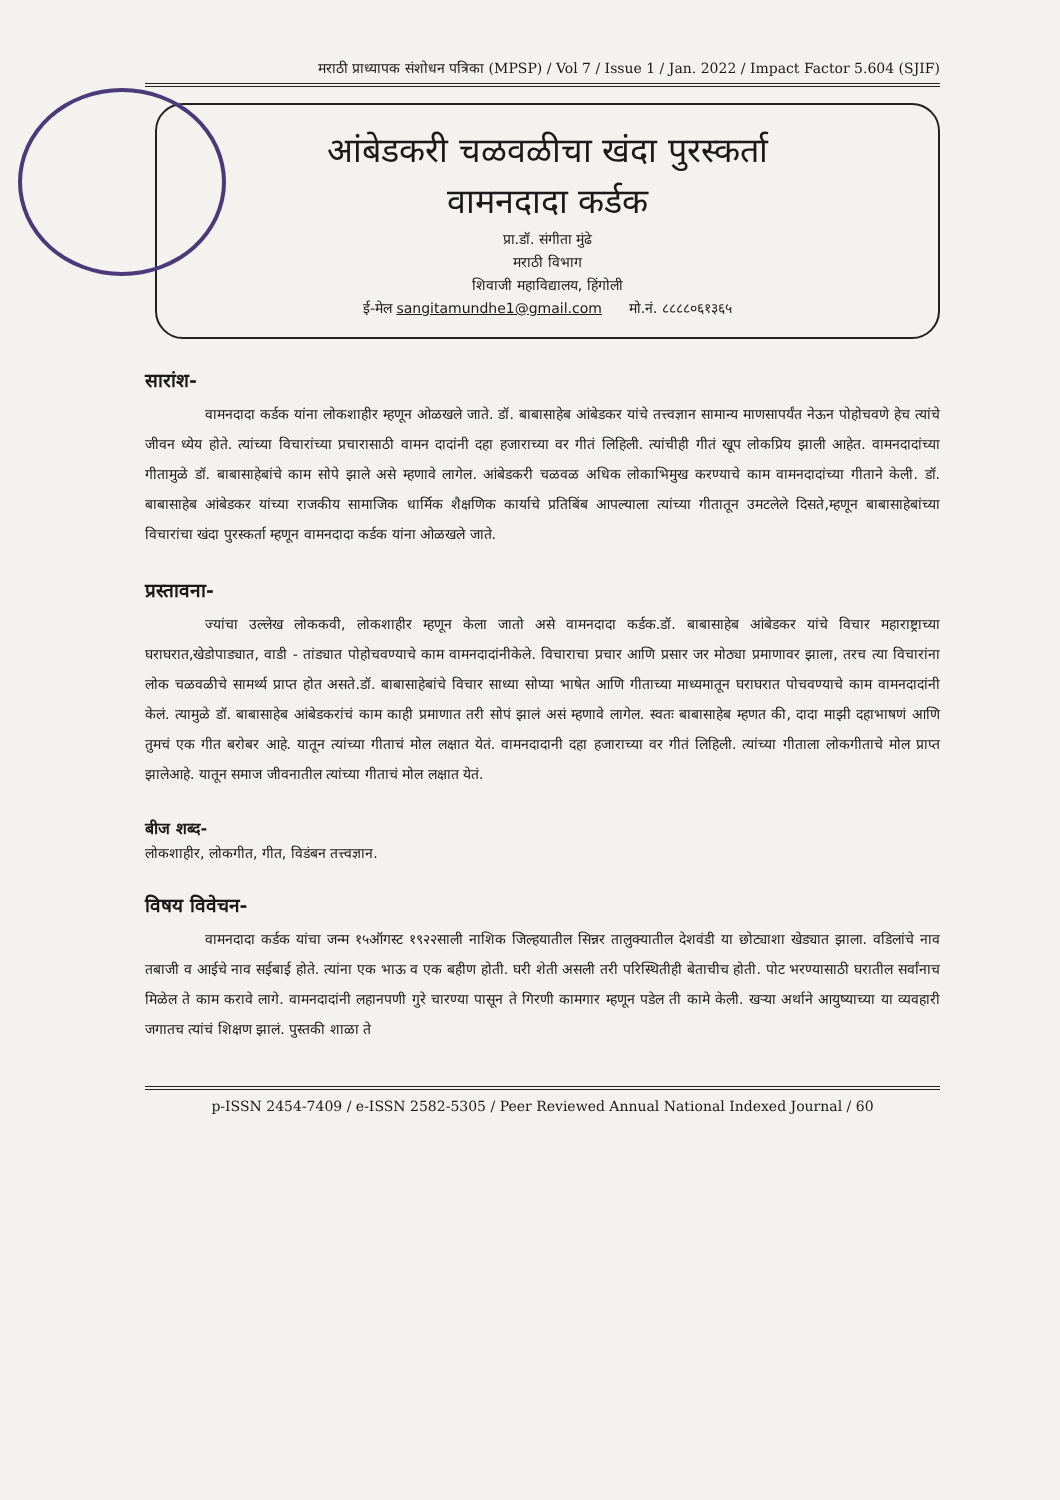मराठी प्राध्यापक संशोधन पत्रिका (MPSP) / Vol 7 / Issue 1 / Jan. 2022 / Impact Factor 5.604 (SJIF)
आंबेडकरी चळवळीचा खंदा पुरस्कर्ता
वामनदादा कर्डक
प्रा.डॉ. संगीता मुंढे
मराठी विभाग
शिवाजी महाविद्यालय, हिंगोली
ई-मेल sangitamundhe1@gmail.com मो.नं. ८८८८०६१३६५
सारांश-
वामनदादा कर्डक यांना लोकशाहीर म्हणून ओळखले जाते. डॉ. बाबासाहेब आंबेडकर यांचे तत्त्वज्ञान सामान्य माणसापर्यंत नेऊन पोहोचवणे हेच त्यांचे जीवन ध्येय होते. त्यांच्या विचारांच्या प्रचारासाठी वामन दादांनी दहा हजाराच्या वर गीतं लिहिली. त्यांचीही गीतं खूप लोकप्रिय झाली आहेत. वामनदादांच्या गीतामुळे डॉ. बाबासाहेबांचे काम सोपे झाले असे म्हणावे लागेल. आंबेडकरी चळवळ अधिक लोकाभिमुख करण्याचे काम वामनदादांच्या गीताने केली. डॉ. बाबासाहेब आंबेडकर यांच्या राजकीय सामाजिक धार्मिक शैक्षणिक कार्याचे प्रतिबिंब आपल्याला त्यांच्या गीतातून उमटलेले दिसते,म्हणून बाबासाहेबांच्या विचारांचा खंदा पुरस्कर्ता म्हणून वामनदादा कर्डक यांना ओळखले जाते.
प्रस्तावना-
ज्यांचा उल्लेख लोककवी, लोकशाहीर म्हणून केला जातो असे वामनदादा कर्डक.डॉ. बाबासाहेब आंबेडकर यांचे विचार महाराष्ट्राच्या घराघरात,खेडोपाड्यात, वाडी - तांड्यात पोहोचवण्याचे काम वामनदादांनीकेले. विचाराचा प्रचार आणि प्रसार जर मोठ्या प्रमाणावर झाला, तरच त्या विचारांना लोक चळवळीचे सामर्थ्य प्राप्त होत असते.डॉ. बाबासाहेबांचे विचार साध्या सोप्या भाषेत आणि गीताच्या माध्यमातून घराघरात पोचवण्याचे काम वामनदादांनी केलं. त्यामुळे डॉ. बाबासाहेब आंबेडकरांचं काम काही प्रमाणात तरी सोपं झालं असं म्हणावे लागेल. स्वतः बाबासाहेब म्हणत की, दादा माझी दहाभाषणं आणि तुमचं एक गीत बरोबर आहे. यातून त्यांच्या गीताचं मोल लक्षात येतं. वामनदादानी दहा हजाराच्या वर गीतं लिहिली. त्यांच्या गीताला लोकगीताचे मोल प्राप्त झालेआहे. यातून समाज जीवनातील त्यांच्या गीताचं मोल लक्षात येतं.
बीज शब्द-
लोकशाहीर, लोकगीत, गीत, विडंबन तत्त्वज्ञान.
विषय विवेचन-
वामनदादा कर्डक यांचा जन्म १५ऑगस्ट १९२२साली नाशिक जिल्हयातील सिन्नर तालुक्यातील देशवंडी या छोट्याशा खेड्यात झाला. वडिलांचे नाव तबाजी व आईचे नाव सईबाई होते. त्यांना एक भाऊ व एक बहीण होती. घरी शेती असली तरी परिस्थितीही बेताचीच होती. पोट भरण्यासाठी घरातील सर्वांनाच मिळेल ते काम करावे लागे. वामनदादांनी लहानपणी गुरे चारण्या पासून ते गिरणी कामगार म्हणून पडेल ती कामे केली. खऱ्या अर्थाने आयुष्याच्या या व्यवहारी जगातच त्यांचं शिक्षण झालं. पुस्तकी शाळा ते
p-ISSN 2454-7409 / e-ISSN 2582-5305 / Peer Reviewed Annual National Indexed Journal / 60